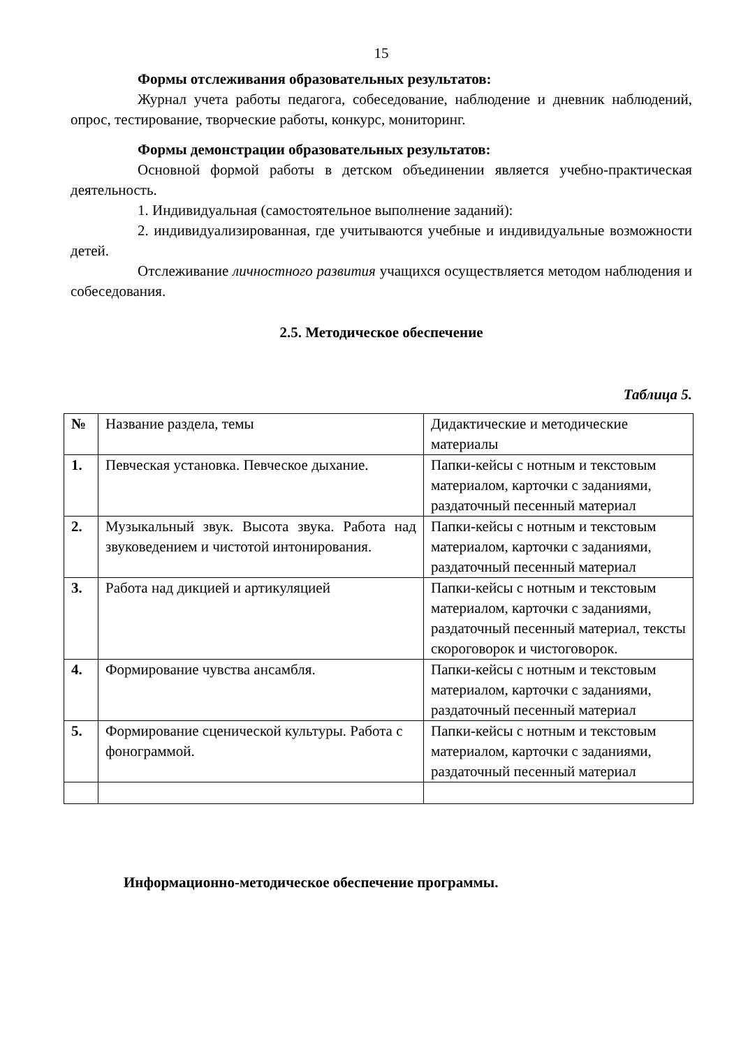15
Формы отслеживания образовательных результатов:
Журнал учета работы педагога, собеседование, наблюдение и дневник наблюдений, опрос, тестирование, творческие работы, конкурс, мониторинг.
Формы демонстрации образовательных результатов:
Основной формой работы в детском объединении является учебно-практическая деятельность.
1. Индивидуальная (самостоятельное выполнение заданий):
2. индивидуализированная, где учитываются учебные и индивидуальные возможности детей.
Отслеживание личностного развития учащихся осуществляется методом наблюдения и собеседования.
2.5. Методическое обеспечение
Таблица 5.
| № | Название раздела, темы | Дидактические и методические материалы |
| --- | --- | --- |
| 1. | Певческая установка. Певческое дыхание. | Папки-кейсы с нотным и текстовым материалом, карточки с заданиями, раздаточный песенный материал |
| 2. | Музыкальный звук. Высота звука. Работа над звуковедением и чистотой интонирования. | Папки-кейсы с нотным и текстовым материалом, карточки с заданиями, раздаточный песенный материал |
| 3. | Работа над дикцией и артикуляцией | Папки-кейсы с нотным и текстовым материалом, карточки с заданиями, раздаточный песенный материал, тексты скороговорок и чистоговорок. |
| 4. | Формирование чувства ансамбля. | Папки-кейсы с нотным и текстовым материалом, карточки с заданиями, раздаточный песенный материал |
| 5. | Формирование сценической культуры. Работа с фонограммой. | Папки-кейсы с нотным и текстовым материалом, карточки с заданиями, раздаточный песенный материал |
Информационно-методическое обеспечение программы.